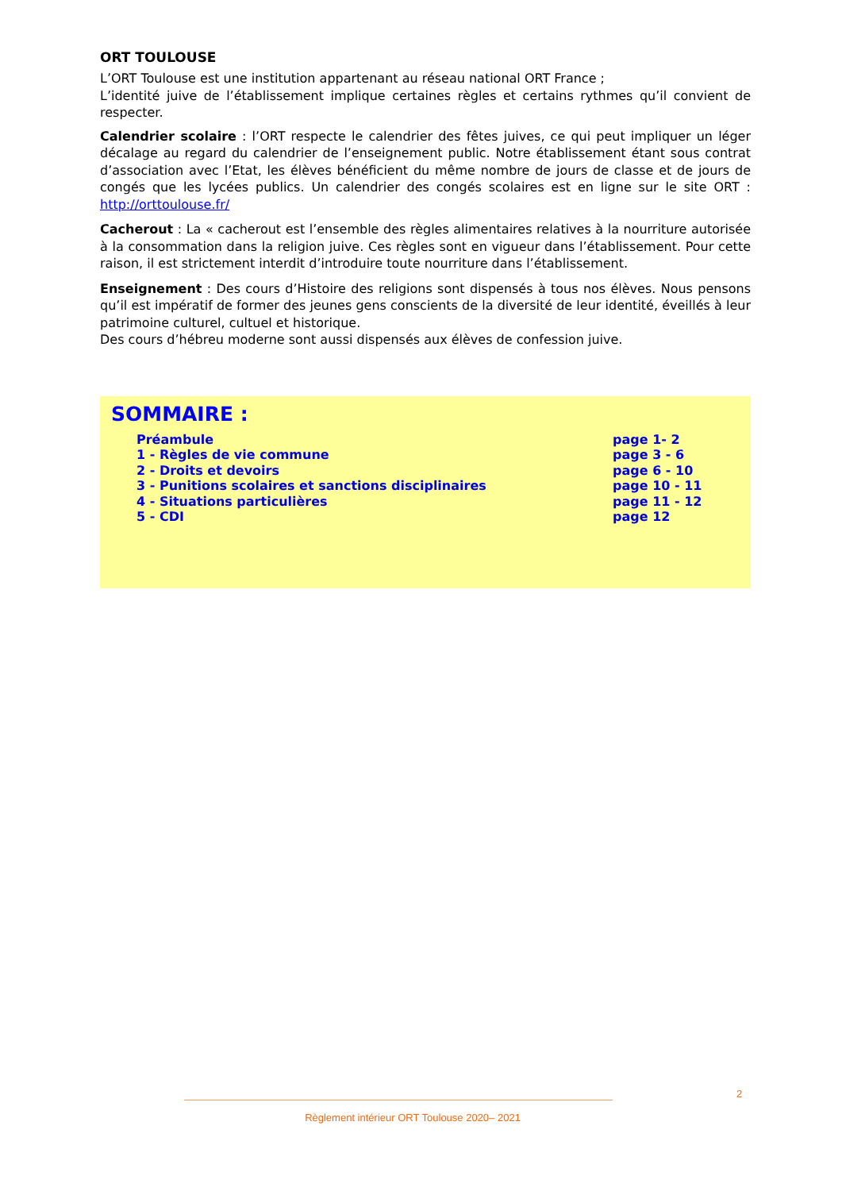ORT TOULOUSE
L’ORT Toulouse est une institution appartenant au réseau national ORT France ;
L’identité juive de l’établissement implique certaines règles et certains rythmes qu’il convient de respecter.
Calendrier scolaire : l’ORT respecte le calendrier des fêtes juives, ce qui peut impliquer un léger décalage au regard du calendrier de l’enseignement public. Notre établissement étant sous contrat d’association avec l’Etat, les élèves bénéficient du même nombre de jours de classe et de jours de congés que les lycées publics. Un calendrier des congés scolaires est en ligne sur le site ORT : http://orttoulouse.fr/
Cacherout : La « cacherout est l’ensemble des règles alimentaires relatives à la nourriture autorisée à la consommation dans la religion juive. Ces règles sont en vigueur dans l’établissement. Pour cette raison, il est strictement interdit d’introduire toute nourriture dans l’établissement.
Enseignement : Des cours d’Histoire des religions sont dispensés à tous nos élèves. Nous pensons qu’il est impératif de former des jeunes gens conscients de la diversité de leur identité, éveillés à leur patrimoine culturel, cultuel et historique.
Des cours d’hébreu moderne sont aussi dispensés aux élèves de confession juive.
SOMMAIRE :
| Préambule | page 1- 2 |
| 1 - Règles de vie commune | page 3 - 6 |
| 2 - Droits et devoirs | page 6 - 10 |
| 3 - Punitions scolaires et sanctions disciplinaires | page 10 - 11 |
| 4 - Situations particulières | page 11 - 12 |
| 5 - CDI | page 12 |
2
Règlement intérieur ORT Toulouse 2020– 2021